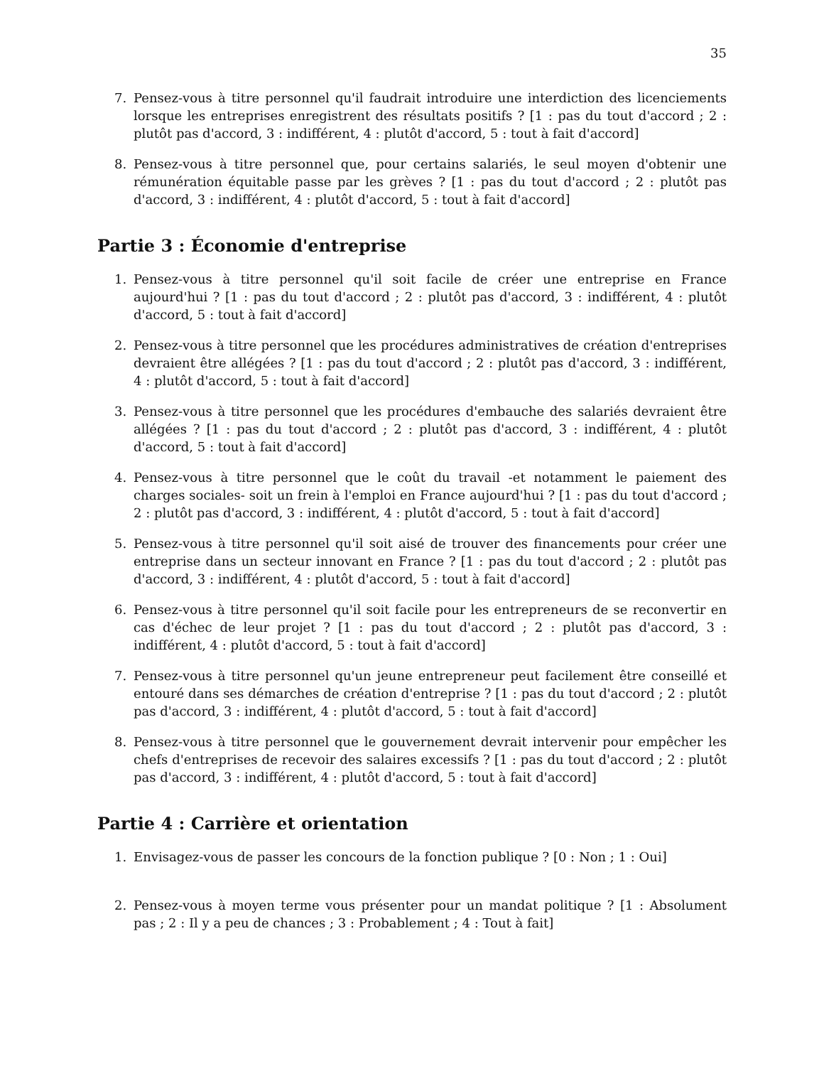35
7. Pensez-vous à titre personnel qu'il faudrait introduire une interdiction des licenciements lorsque les entreprises enregistrent des résultats positifs ? [1 : pas du tout d'accord ; 2 : plutôt pas d'accord, 3 : indifférent, 4 : plutôt d'accord, 5 : tout à fait d'accord]
8. Pensez-vous à titre personnel que, pour certains salariés, le seul moyen d'obtenir une rémunération équitable passe par les grèves ? [1 : pas du tout d'accord ; 2 : plutôt pas d'accord, 3 : indifférent, 4 : plutôt d'accord, 5 : tout à fait d'accord]
Partie 3 : Économie d'entreprise
1. Pensez-vous à titre personnel qu'il soit facile de créer une entreprise en France aujourd'hui ? [1 : pas du tout d'accord ; 2 : plutôt pas d'accord, 3 : indifférent, 4 : plutôt d'accord, 5 : tout à fait d'accord]
2. Pensez-vous à titre personnel que les procédures administratives de création d'entreprises devraient être allégées ? [1 : pas du tout d'accord ; 2 : plutôt pas d'accord, 3 : indifférent, 4 : plutôt d'accord, 5 : tout à fait d'accord]
3. Pensez-vous à titre personnel que les procédures d'embauche des salariés devraient être allégées ? [1 : pas du tout d'accord ; 2 : plutôt pas d'accord, 3 : indifférent, 4 : plutôt d'accord, 5 : tout à fait d'accord]
4. Pensez-vous à titre personnel que le coût du travail -et notamment le paiement des charges sociales- soit un frein à l'emploi en France aujourd'hui ? [1 : pas du tout d'accord ; 2 : plutôt pas d'accord, 3 : indifférent, 4 : plutôt d'accord, 5 : tout à fait d'accord]
5. Pensez-vous à titre personnel qu'il soit aisé de trouver des financements pour créer une entreprise dans un secteur innovant en France ? [1 : pas du tout d'accord ; 2 : plutôt pas d'accord, 3 : indifférent, 4 : plutôt d'accord, 5 : tout à fait d'accord]
6. Pensez-vous à titre personnel qu'il soit facile pour les entrepreneurs de se reconvertir en cas d'échec de leur projet ? [1 : pas du tout d'accord ; 2 : plutôt pas d'accord, 3 : indifférent, 4 : plutôt d'accord, 5 : tout à fait d'accord]
7. Pensez-vous à titre personnel qu'un jeune entrepreneur peut facilement être conseillé et entouré dans ses démarches de création d'entreprise ? [1 : pas du tout d'accord ; 2 : plutôt pas d'accord, 3 : indifférent, 4 : plutôt d'accord, 5 : tout à fait d'accord]
8. Pensez-vous à titre personnel que le gouvernement devrait intervenir pour empêcher les chefs d'entreprises de recevoir des salaires excessifs ? [1 : pas du tout d'accord ; 2 : plutôt pas d'accord, 3 : indifférent, 4 : plutôt d'accord, 5 : tout à fait d'accord]
Partie 4 : Carrière et orientation
1. Envisagez-vous de passer les concours de la fonction publique ? [0 : Non ; 1 : Oui]
2. Pensez-vous à moyen terme vous présenter pour un mandat politique ? [1 : Absolument pas ; 2 : Il y a peu de chances ; 3 : Probablement ; 4 : Tout à fait]